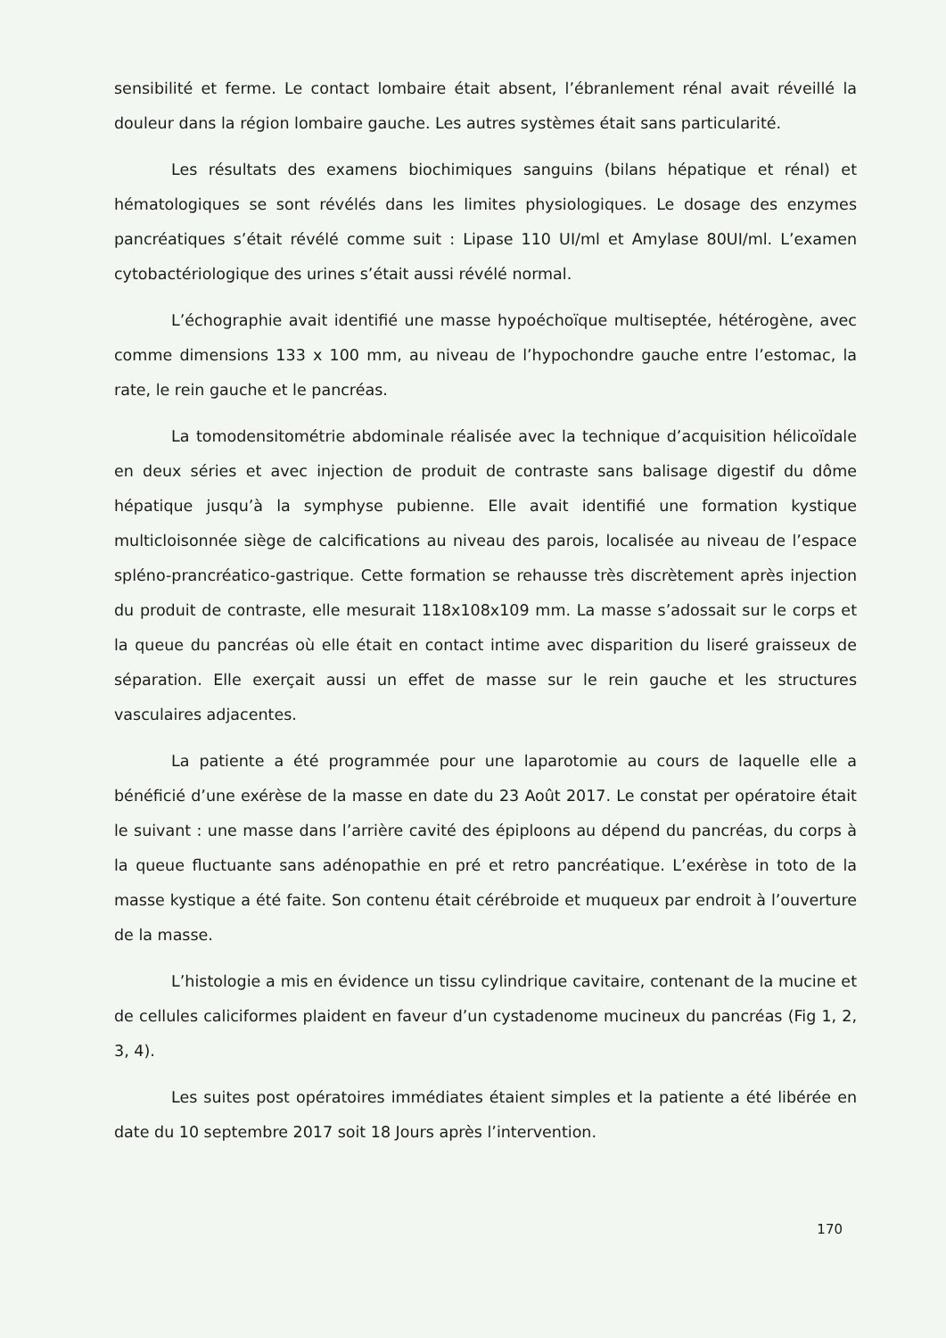sensibilité et ferme. Le contact lombaire était absent, l’ébranlement rénal avait réveillé la douleur dans la région lombaire gauche. Les autres systèmes était sans particularité.
Les résultats des examens biochimiques sanguins (bilans hépatique et rénal) et hématologiques se sont révélés dans les limites physiologiques. Le dosage des enzymes pancréatiques s’était révélé comme suit : Lipase 110 UI/ml et Amylase 80UI/ml. L’examen cytobactériologique des urines s’était aussi révélé normal.
L’échographie avait identifié une masse hypoéchoïque multiseptée, hétérogène, avec comme dimensions 133 x 100 mm, au niveau de l’hypochondre gauche entre l’estomac, la rate, le rein gauche et le pancréas.
La tomodensitométrie abdominale réalisée avec la technique d’acquisition hélicoïdale en deux séries et avec injection de produit de contraste sans balisage digestif du dôme hépatique jusqu’à la symphyse pubienne. Elle avait identifié une formation kystique multicloisonnée siège de calcifications au niveau des parois, localisée au niveau de l’espace spléno-prancréatico-gastrique. Cette formation se rehausse très discrètement après injection du produit de contraste, elle mesurait 118x108x109 mm. La masse s’adossait sur le corps et la queue du pancréas où elle était en contact intime avec disparition du liseré graisseux de séparation. Elle exerçait aussi un effet de masse sur le rein gauche et les structures vasculaires adjacentes.
La patiente a été programmée pour une laparotomie au cours de laquelle elle a bénéficié d’une exérèse de la masse en date du 23 Août 2017. Le constat per opératoire était le suivant : une masse dans l’arrière cavité des épiploons au dépend du pancréas, du corps à la queue fluctuante sans adénopathie en pré et retro pancréatique. L’exérèse in toto de la masse kystique a été faite. Son contenu était cérébroide et muqueux par endroit à l’ouverture de la masse.
L’histologie a mis en évidence un tissu cylindrique cavitaire, contenant de la mucine et de cellules caliciformes plaident en faveur d’un cystadenome mucineux du pancréas (Fig 1, 2, 3, 4).
Les suites post opératoires immédiates étaient simples et la patiente a été libérée en date du 10 septembre 2017 soit 18 Jours après l’intervention.
170